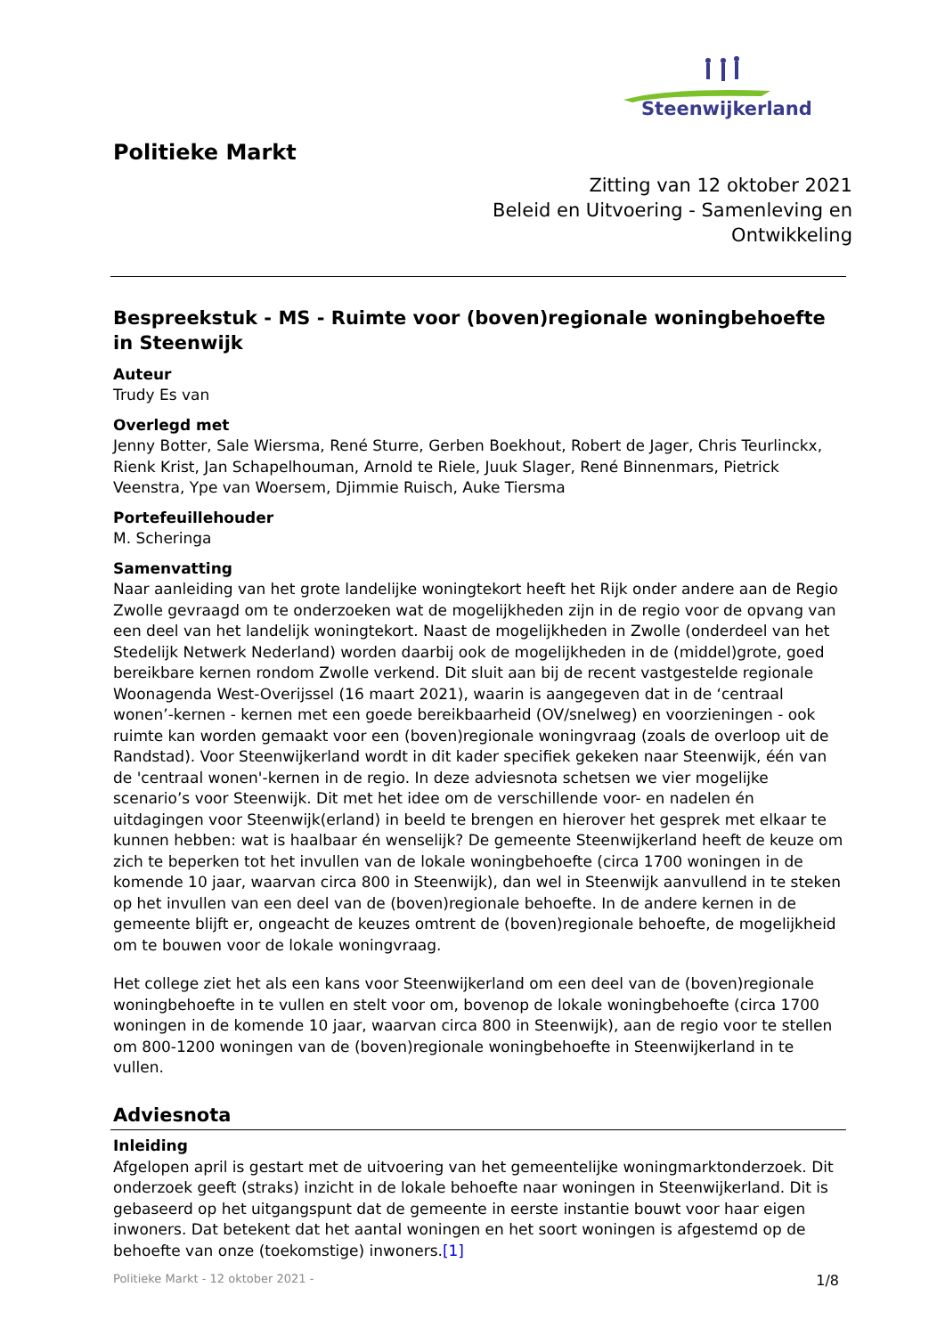Steenwijkerland
Politieke Markt
Zitting van 12 oktober 2021
Beleid en Uitvoering - Samenleving en
Ontwikkeling
Bespreekstuk - MS - Ruimte voor (boven)regionale woningbehoefte in Steenwijk
Auteur
Trudy Es van
Overlegd met
Jenny Botter, Sale Wiersma, René Sturre, Gerben Boekhout, Robert de Jager, Chris Teurlinckx, Rienk Krist, Jan Schapelhouman, Arnold te Riele, Juuk Slager, René Binnenmars, Pietrick Veenstra, Ype van Woersem, Djimmie Ruisch, Auke Tiersma
Portefeuillehouder
M. Scheringa
Samenvatting
Naar aanleiding van het grote landelijke woningtekort heeft het Rijk onder andere aan de Regio Zwolle gevraagd om te onderzoeken wat de mogelijkheden zijn in de regio voor de opvang van een deel van het landelijk woningtekort. Naast de mogelijkheden in Zwolle (onderdeel van het Stedelijk Netwerk Nederland) worden daarbij ook de mogelijkheden in de (middel)grote, goed bereikbare kernen rondom Zwolle verkend. Dit sluit aan bij de recent vastgestelde regionale Woonagenda West-Overijssel (16 maart 2021), waarin is aangegeven dat in de ‘centraal wonen’-kernen - kernen met een goede bereikbaarheid (OV/snelweg) en voorzieningen - ook ruimte kan worden gemaakt voor een (boven)regionale woningvraag (zoals de overloop uit de Randstad). Voor Steenwijkerland wordt in dit kader specifiek gekeken naar Steenwijk, één van de 'centraal wonen'-kernen in de regio. In deze adviesnota schetsen we vier mogelijke scenario’s voor Steenwijk. Dit met het idee om de verschillende voor- en nadelen én uitdagingen voor Steenwijk(erland) in beeld te brengen en hierover het gesprek met elkaar te kunnen hebben: wat is haalbaar én wenselijk? De gemeente Steenwijkerland heeft de keuze om zich te beperken tot het invullen van de lokale woningbehoefte (circa 1700 woningen in de komende 10 jaar, waarvan circa 800 in Steenwijk), dan wel in Steenwijk aanvullend in te steken op het invullen van een deel van de (boven)regionale behoefte. In de andere kernen in de gemeente blijft er, ongeacht de keuzes omtrent de (boven)regionale behoefte, de mogelijkheid om te bouwen voor de lokale woningvraag.
Het college ziet het als een kans voor Steenwijkerland om een deel van de (boven)regionale woningbehoefte in te vullen en stelt voor om, bovenop de lokale woningbehoefte (circa 1700 woningen in de komende 10 jaar, waarvan circa 800 in Steenwijk), aan de regio voor te stellen om 800-1200 woningen van de (boven)regionale woningbehoefte in Steenwijkerland in te vullen.
Adviesnota
Inleiding
Afgelopen april is gestart met de uitvoering van het gemeentelijke woningmarktonderzoek. Dit onderzoek geeft (straks) inzicht in de lokale behoefte naar woningen in Steenwijkerland. Dit is gebaseerd op het uitgangspunt dat de gemeente in eerste instantie bouwt voor haar eigen inwoners. Dat betekent dat het aantal woningen en het soort woningen is afgestemd op de behoefte van onze (toekomstige) inwoners.[1]
Politieke Markt - 12 oktober 2021 - 1/8